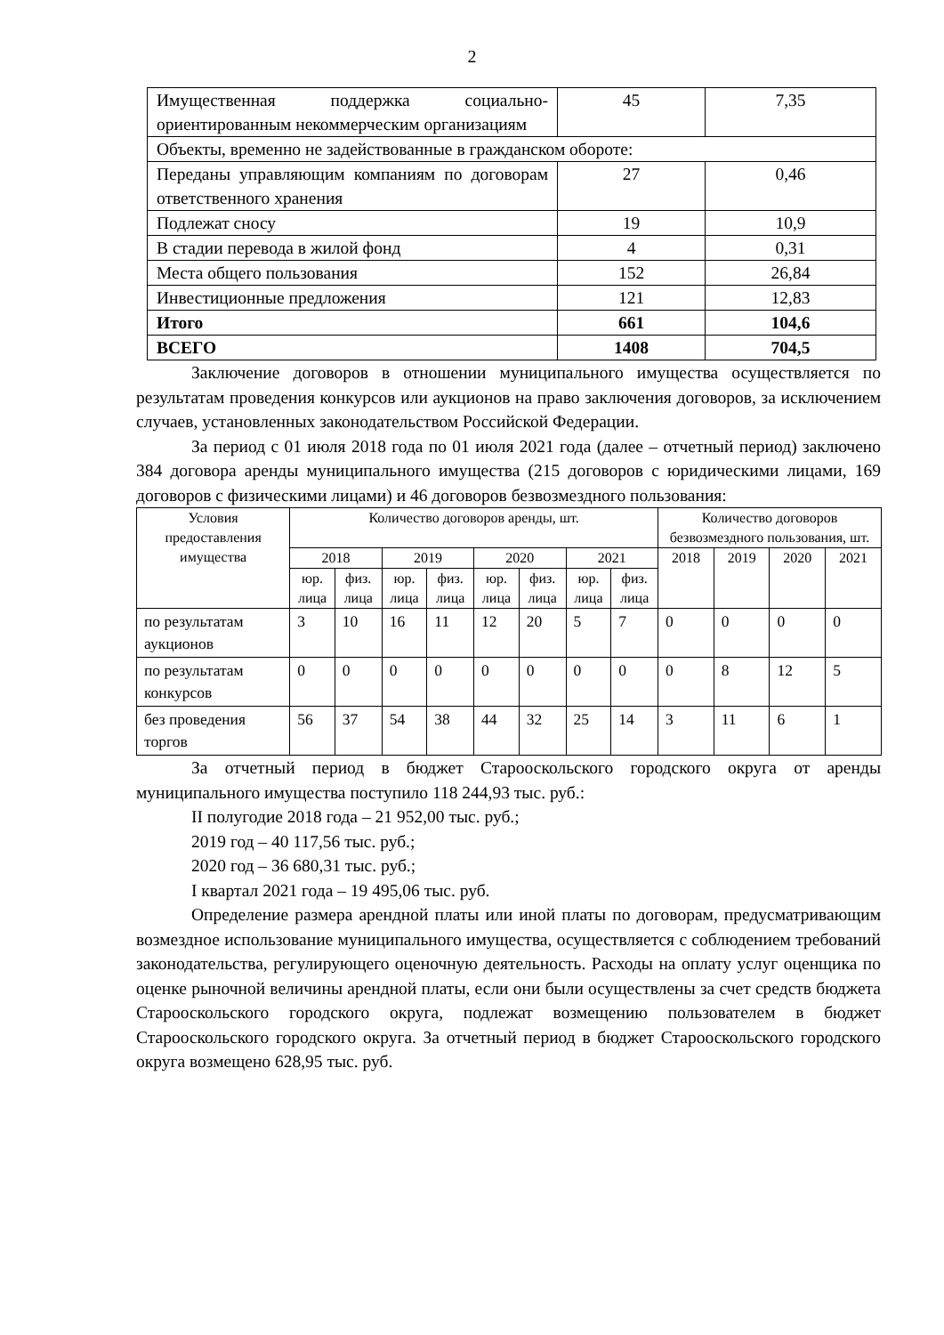2
| Имущественная поддержка социально-ориентированным некоммерческим организациям | 45 | 7,35 |
| Объекты, временно не задействованные в гражданском обороте: | | |
| Переданы управляющим компаниям по договорам ответственного хранения | 27 | 0,46 |
| Подлежат сносу | 19 | 10,9 |
| В стадии перевода в жилой фонд | 4 | 0,31 |
| Места общего пользования | 152 | 26,84 |
| Инвестиционные предложения | 121 | 12,83 |
| Итого | 661 | 104,6 |
| ВСЕГО | 1408 | 704,5 |
Заключение договоров в отношении муниципального имущества осуществляется по результатам проведения конкурсов или аукционов на право заключения договоров, за исключением случаев, установленных законодательством Российской Федерации.
За период с 01 июля 2018 года по 01 июля 2021 года (далее – отчетный период) заключено 384 договора аренды муниципального имущества (215 договоров с юридическими лицами, 169 договоров с физическими лицами) и 46 договоров безвозмездного пользования:
| Условия предоставления имущества | Количество договоров аренды, шт. | | | | | | | | Количество договоров безвозмездного пользования, шт. | | | |
| --- | --- | --- | --- | --- | --- | --- | --- | --- | --- | --- | --- | --- |
| | 2018 | | 2019 | | 2020 | | 2021 | | 2018 | 2019 | 2020 | 2021 |
| | юр. лица | физ. лица | юр. лица | физ. лица | юр. лица | физ. лица | юр. лица | физ. лица | | | | |
| по результатам аукционов | 3 | 10 | 16 | 11 | 12 | 20 | 5 | 7 | 0 | 0 | 0 | 0 |
| по результатам конкурсов | 0 | 0 | 0 | 0 | 0 | 0 | 0 | 0 | 0 | 8 | 12 | 5 |
| без проведения торгов | 56 | 37 | 54 | 38 | 44 | 32 | 25 | 14 | 3 | 11 | 6 | 1 |
За отчетный период в бюджет Старооскольского городского округа от аренды муниципального имущества поступило 118 244,93 тыс. руб.:
II полугодие 2018 года – 21 952,00 тыс. руб.;
2019 год – 40 117,56 тыс. руб.;
2020 год – 36 680,31 тыс. руб.;
I квартал 2021 года – 19 495,06 тыс. руб.
Определение размера арендной платы или иной платы по договорам, предусматривающим возмездное использование муниципального имущества, осуществляется с соблюдением требований законодательства, регулирующего оценочную деятельность. Расходы на оплату услуг оценщика по оценке рыночной величины арендной платы, если они были осуществлены за счет средств бюджета Старооскольского городского округа, подлежат возмещению пользователем в бюджет Старооскольского городского округа. За отчетный период в бюджет Старооскольского городского округа возмещено 628,95 тыс. руб.